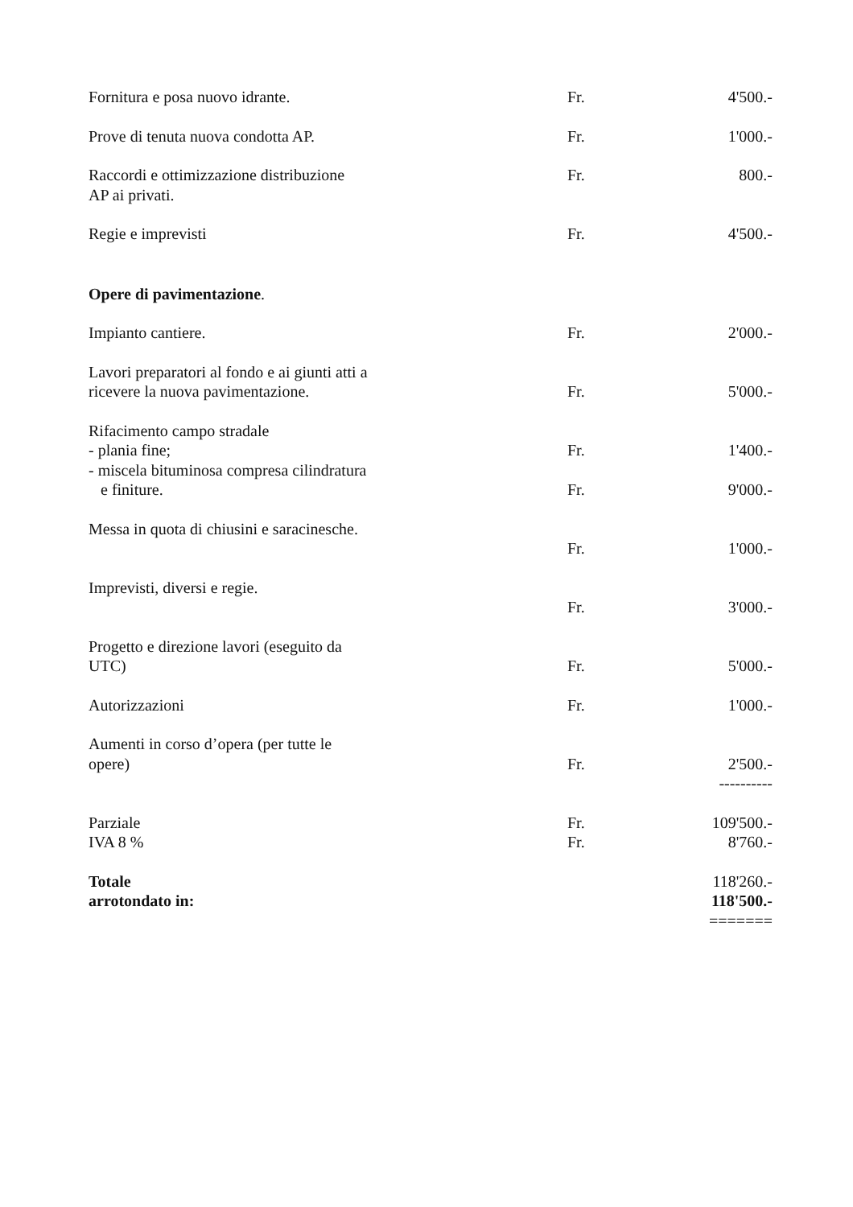| Fornitura e posa nuovo idrante. | Fr. | 4'500.- |
| Prove di tenuta nuova condotta AP. | Fr. | 1'000.- |
| Raccordi e ottimizzazione distribuzione AP ai privati. | Fr. | 800.- |
| Regie e imprevisti | Fr. | 4'500.- |
| Opere di pavimentazione . | | |
| Impianto cantiere. | Fr. | 2'000.- |
| Lavori preparatori al fondo e ai giunti atti a ricevere la nuova pavimentazione. | Fr. | 5'000.- |
| Rifacimento campo stradale - plania fine; | Fr. | 1'400.- |
| - miscela bituminosa compresa cilindratura e finiture. | Fr. | 9'000.- |
| Messa in quota di chiusini e saracinesche. | Fr. | 1'000.- |
| Imprevisti, diversi e regie. | Fr. | 3'000.- |
| Progetto e direzione lavori (eseguito da UTC) | Fr. | 5'000.- |
| Autorizzazioni | Fr. | 1'000.- |
| Aumenti in corso d’opera (per tutte le opere) | Fr. | 2'500.- |
| | | ---------- |
| Parziale | Fr. | 109'500.- |
| IVA 8 % | Fr. | 8'760.- |
| Totale | | 118'260.- |
| arrotondato in: | | 118'500.- |
| | | ======= |